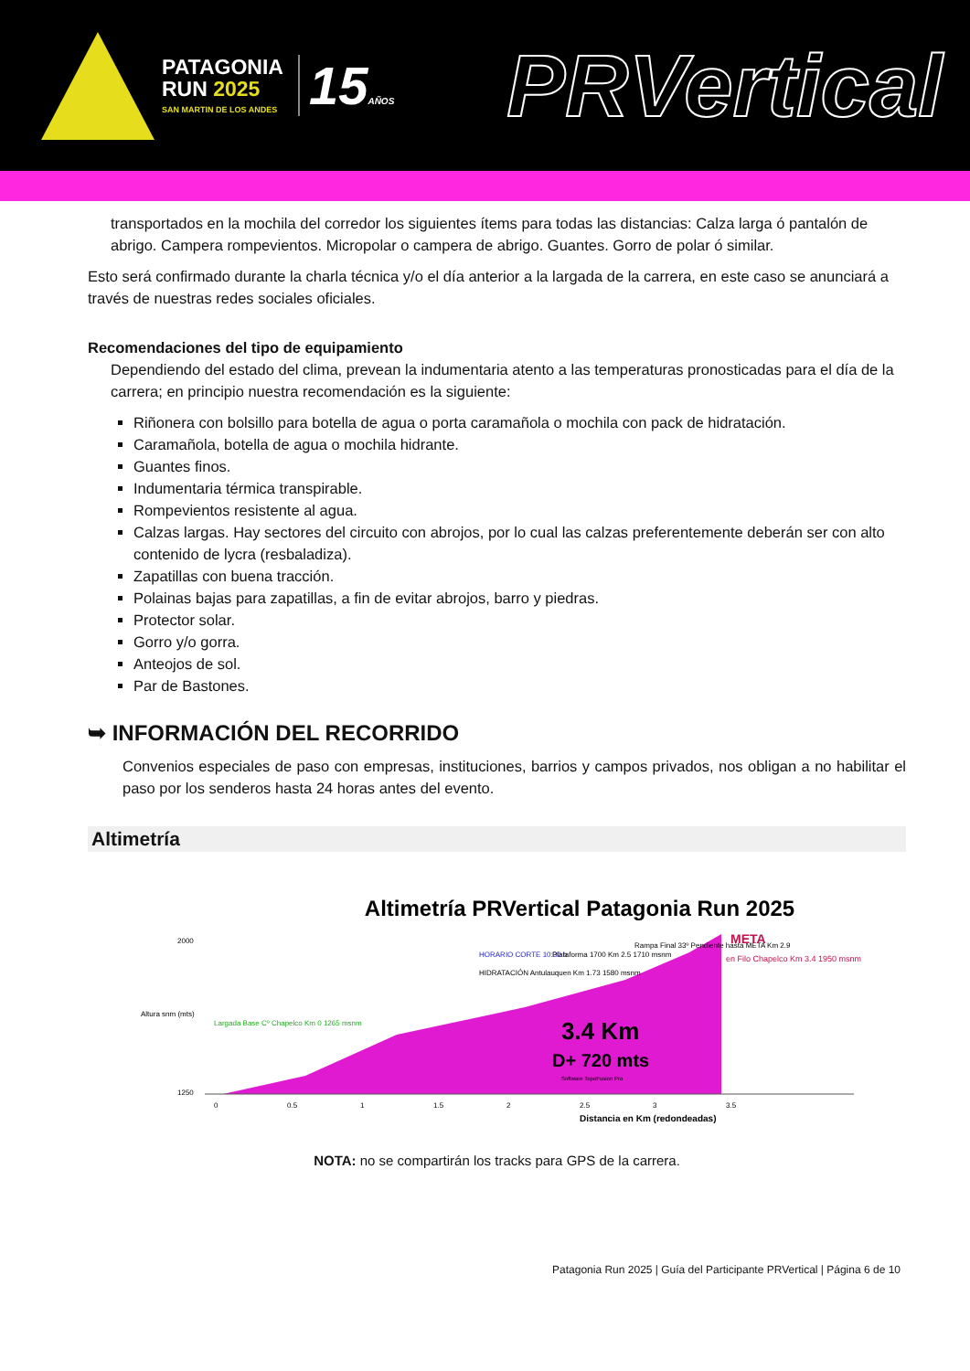PATAGONIA
RUN 2025
SAN MARTIN DE LOS ANDES
15AÑOS
PRVertical
transportados en la mochila del corredor los siguientes ítems para todas las distancias: Calza larga ó pantalón de abrigo. Campera rompevientos. Micropolar o campera de abrigo. Guantes. Gorro de polar ó similar.
Esto será confirmado durante la charla técnica y/o el día anterior a la largada de la carrera, en este caso se anunciará a través de nuestras redes sociales oficiales.
Recomendaciones del tipo de equipamiento
Dependiendo del estado del clima, prevean la indumentaria atento a las temperaturas pronosticadas para el día de la carrera; en principio nuestra recomendación es la siguiente:
Riñonera con bolsillo para botella de agua o porta caramañola o mochila con pack de hidratación.
Caramañola, botella de agua o mochila hidrante.
Guantes finos.
Indumentaria térmica transpirable.
Rompevientos resistente al agua.
Calzas largas. Hay sectores del circuito con abrojos, por lo cual las calzas preferentemente deberán ser con alto contenido de lycra (resbaladiza).
Zapatillas con buena tracción.
Polainas bajas para zapatillas, a fin de evitar abrojos, barro y piedras.
Protector solar.
Gorro y/o gorra.
Anteojos de sol.
Par de Bastones.
➥ INFORMACIÓN DEL RECORRIDO
Convenios especiales de paso con empresas, instituciones, barrios y campos privados, nos obligan a no habilitar el paso por los senderos hasta 24 horas antes del evento.
Altimetría
Altimetría PRVertical Patagonia Run 2025
Altura snm (mts)
2000
1250
0
0.5
1
1.5
2
2.5
3
3.5
Distancia en Km (redondeadas)
Largada Base Cº Chapelco Km 0 1265 msnm
HORARIO CORTE 10:30 h
HIDRATACIÓN Antulauquen Km 1.73 1580 msnm
Plataforma 1700 Km 2.5 1710 msnm
Rampa Final 33º Pendiente hasta META Km 2.9
META
en Filo Chapelco Km 3.4 1950 msnm
3.4 Km
D+ 720 mts
Software TopoFusion Pro
NOTA: no se compartirán los tracks para GPS de la carrera.
Patagonia Run 2025 | Guía del Participante PRVertical | Página 6 de 10